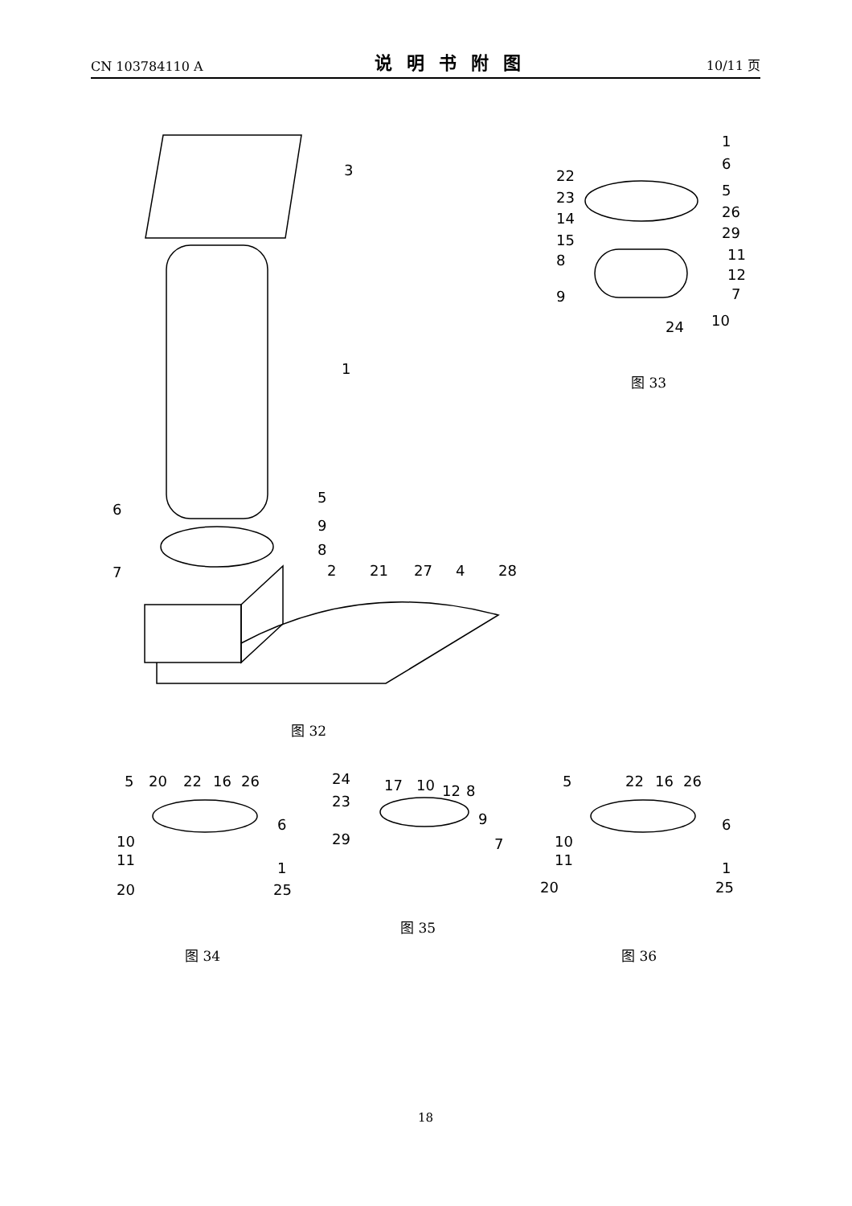CN 103784110 A 说明书附图 10/11 页
3
1
5
9
8
6
7
2
21
27
4
28
1
6
5
26
29
11
12
7
10
24
22
23
14
15
8
9
5
20
22
16
26
10
11
6
1
20
25
24
17
10
12
8
23
9
29
7
5
22
16
26
10
11
6
1
20
25
图 32
图 33
图 34
图 35
图 36
18